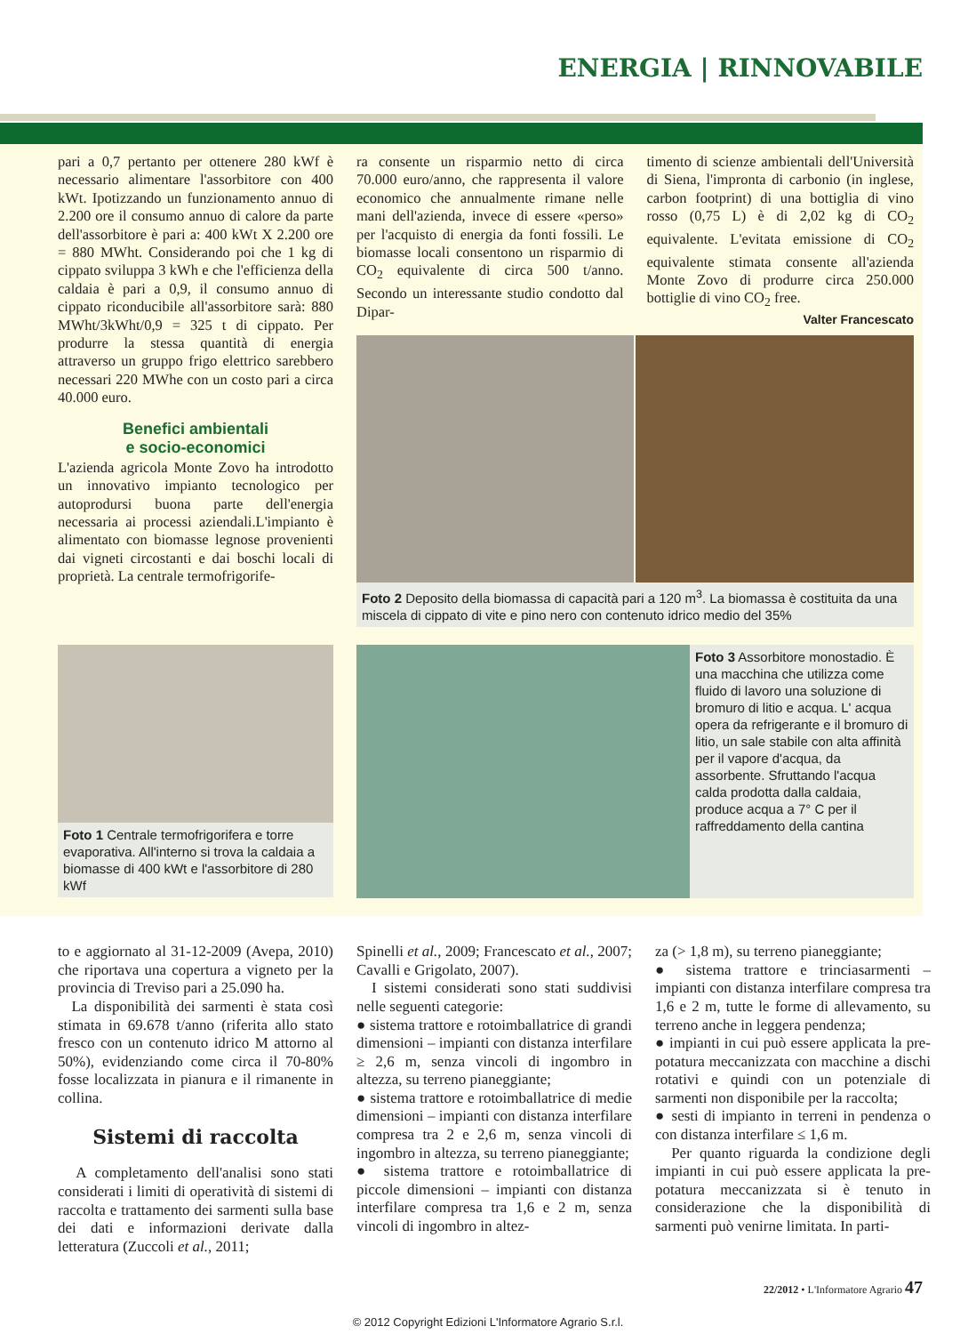ENERGIA | RINNOVABILE
pari a 0,7 pertanto per ottenere 280 kWf è necessario alimentare l'assorbitore con 400 kWt. Ipotizzando un funzionamento annuo di 2.200 ore il consumo annuo di calore da parte dell'assorbitore è pari a: 400 kWt X 2.200 ore = 880 MWht. Considerando poi che 1 kg di cippato sviluppa 3 kWh e che l'efficienza della caldaia è pari a 0,9, il consumo annuo di cippato riconducibile all'assorbitore sarà: 880 MWht/3kWht/0,9 = 325 t di cippato. Per produrre la stessa quantità di energia attraverso un gruppo frigo elettrico sarebbero necessari 220 MWhe con un costo pari a circa 40.000 euro.
Benefici ambientali
e socio-economici
L'azienda agricola Monte Zovo ha introdotto un innovativo impianto tecnologico per autoprodursi buona parte dell'energia necessaria ai processi aziendali.L'impianto è alimentato con biomasse legnose provenienti dai vigneti circostanti e dai boschi locali di proprietà. La centrale termofrigorife-
ra consente un risparmio netto di circa 70.000 euro/anno, che rappresenta il valore economico che annualmente rimane nelle mani dell'azienda, invece di essere «perso» per l'acquisto di energia da fonti fossili. Le biomasse locali consentono un risparmio di CO<sub>2</sub> equivalente di circa 500 t/anno. Secondo un interessante studio condotto dal Dipar-
timento di scienze ambientali dell'Università di Siena, l'impronta di carbonio (in inglese, carbon footprint) di una bottiglia di vino rosso (0,75 L) è di 2,02 kg di CO<sub>2</sub> equivalente. L'evitata emissione di CO<sub>2</sub> equivalente stimata consente all'azienda Monte Zovo di produrre circa 250.000 bottiglie di vino CO<sub>2</sub> free.
Valter Francescato
Foto 2 Deposito della biomassa di capacità pari a 120 m<sup>3</sup>. La biomassa è costituita da una miscela di cippato di vite e pino nero con contenuto idrico medio del 35%
Foto 1 Centrale termofrigorifera e torre evaporativa. All'interno si trova la caldaia a biomasse di 400 kWt e l'assorbitore di 280 kWf
Foto 3 Assorbitore monostadio. È una macchina che utilizza come fluido di lavoro una soluzione di bromuro di litio e acqua. L' acqua opera da refrigerante e il bromuro di litio, un sale stabile con alta affinità per il vapore d'acqua, da assorbente. Sfruttando l'acqua calda prodotta dalla caldaia, produce acqua a 7° C per il raffreddamento della cantina
to e aggiornato al 31-12-2009 (Avepa, 2010) che riportava una copertura a vigneto per la provincia di Treviso pari a 25.090 ha.
La disponibilità dei sarmenti è stata così stimata in 69.678 t/anno (riferita allo stato fresco con un contenuto idrico M attorno al 50%), evidenziando come circa il 70-80% fosse localizzata in pianura e il rimanente in collina.
Sistemi di raccolta
A completamento dell'analisi sono stati considerati i limiti di operatività di sistemi di raccolta e trattamento dei sarmenti sulla base dei dati e informazioni derivate dalla letteratura (Zuccoli et al., 2011;
Spinelli et al., 2009; Francescato et al., 2007; Cavalli e Grigolato, 2007).
I sistemi considerati sono stati suddivisi nelle seguenti categorie:
● sistema trattore e rotoimballatrice di grandi dimensioni – impianti con distanza interfilare ≥ 2,6 m, senza vincoli di ingombro in altezza, su terreno pianeggiante;
● sistema trattore e rotoimballatrice di medie dimensioni – impianti con distanza interfilare compresa tra 2 e 2,6 m, senza vincoli di ingombro in altezza, su terreno pianeggiante;
● sistema trattore e rotoimballatrice di piccole dimensioni – impianti con distanza interfilare compresa tra 1,6 e 2 m, senza vincoli di ingombro in altez-
za (> 1,8 m), su terreno pianeggiante;
● sistema trattore e trinciasarmenti – impianti con distanza interfilare compresa tra 1,6 e 2 m, tutte le forme di allevamento, su terreno anche in leggera pendenza;
● impianti in cui può essere applicata la pre-potatura meccanizzata con macchine a dischi rotativi e quindi con un potenziale di sarmenti non disponibile per la raccolta;
● sesti di impianto in terreni in pendenza o con distanza interfilare ≤ 1,6 m.
Per quanto riguarda la condizione degli impianti in cui può essere applicata la pre-potatura meccanizzata si è tenuto in considerazione che la disponibilità di sarmenti può venirne limitata. In parti-
22/2012 • L'Informatore Agrario 47
© 2012 Copyright Edizioni L'Informatore Agrario S.r.l.